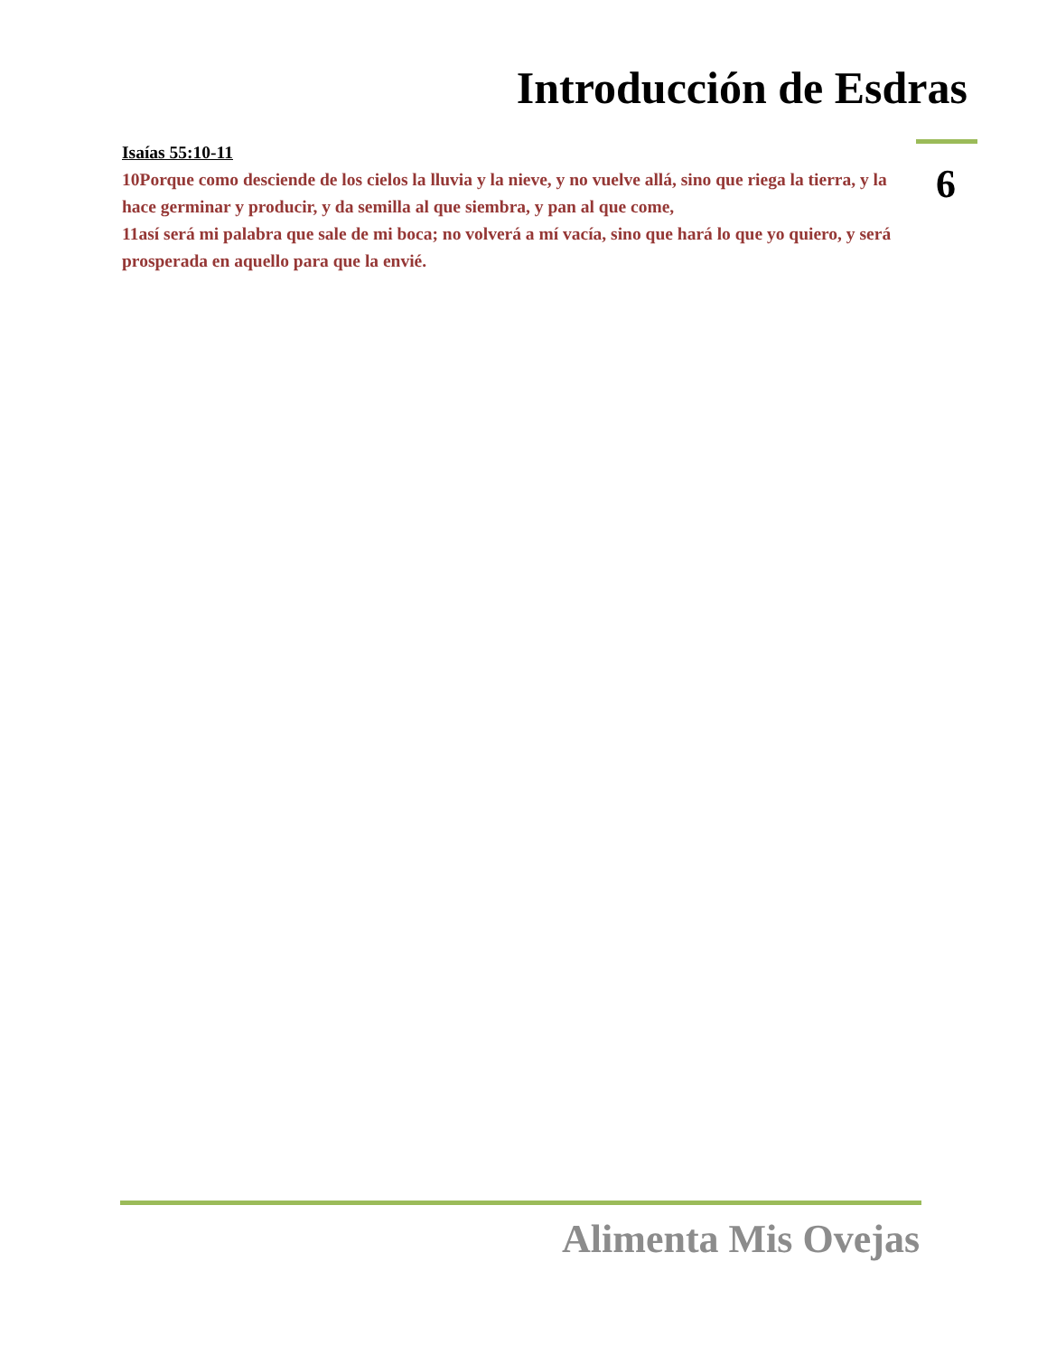Introducción de Esdras
Isaías 55:10-11
10Porque como desciende de los cielos la lluvia y la nieve, y no vuelve allá, sino que riega la tierra, y la hace germinar y producir, y da semilla al que siembra, y pan al que come,
11así será mi palabra que sale de mi boca; no volverá a mí vacía, sino que hará lo que yo quiero, y será prosperada en aquello para que la envié.
6
Alimenta Mis Ovejas